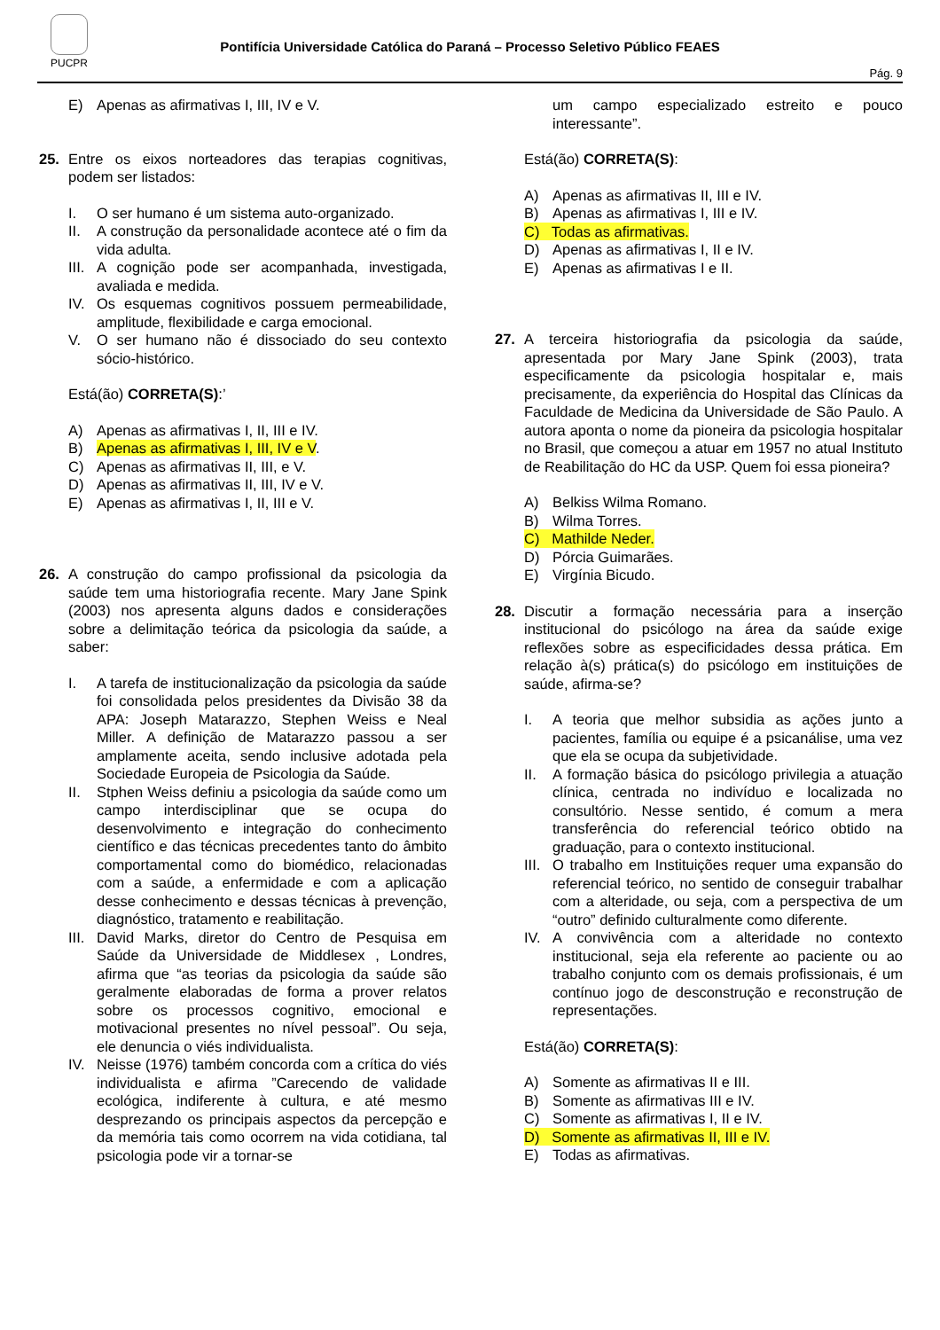PUCPR
Pontifícia Universidade Católica do Paraná – Processo Seletivo Público FEAES
Pág. 9
E) Apenas as afirmativas I, III, IV e V.
25. Entre os eixos norteadores das terapias cognitivas, podem ser listados:
I. O ser humano é um sistema auto-organizado.
II. A construção da personalidade acontece até o fim da vida adulta.
III. A cognição pode ser acompanhada, investigada, avaliada e medida.
IV. Os esquemas cognitivos possuem permeabilidade, amplitude, flexibilidade e carga emocional.
V. O ser humano não é dissociado do seu contexto sócio-histórico.
Está(ão) CORRETA(S):’
A) Apenas as afirmativas I, II, III e IV.
B) Apenas as afirmativas I, III, IV e V.
C) Apenas as afirmativas II, III, e V.
D) Apenas as afirmativas II, III, IV e V.
E) Apenas as afirmativas I, II, III e V.
26. A construção do campo profissional da psicologia da saúde tem uma historiografia recente. Mary Jane Spink (2003) nos apresenta alguns dados e considerações sobre a delimitação teórica da psicologia da saúde, a saber:
I. A tarefa de institucionalização da psicologia da saúde foi consolidada pelos presidentes da Divisão 38 da APA: Joseph Matarazzo, Stephen Weiss e Neal Miller. A definição de Matarazzo passou a ser amplamente aceita, sendo inclusive adotada pela Sociedade Europeia de Psicologia da Saúde.
II. Stphen Weiss definiu a psicologia da saúde como um campo interdisciplinar que se ocupa do desenvolvimento e integração do conhecimento científico e das técnicas precedentes tanto do âmbito comportamental como do biomédico, relacionadas com a saúde, a enfermidade e com a aplicação desse conhecimento e dessas técnicas à prevenção, diagnóstico, tratamento e reabilitação.
III. David Marks, diretor do Centro de Pesquisa em Saúde da Universidade de Middlesex , Londres, afirma que “as teorias da psicologia da saúde são geralmente elaboradas de forma a prover relatos sobre os processos cognitivo, emocional e motivacional presentes no nível pessoal”. Ou seja, ele denuncia o viés individualista.
IV. Neisse (1976) também concorda com a crítica do viés individualista e afirma ”Carecendo de validade ecológica, indiferente à cultura, e até mesmo desprezando os principais aspectos da percepção e da memória tais como ocorrem na vida cotidiana, tal psicologia pode vir a tornar-se
um campo especializado estreito e pouco interessante”.
Está(ão) CORRETA(S):
A) Apenas as afirmativas II, III e IV.
B) Apenas as afirmativas I, III e IV.
C) Todas as afirmativas.
D) Apenas as afirmativas I, II e IV.
E) Apenas as afirmativas I e II.
27. A terceira historiografia da psicologia da saúde, apresentada por Mary Jane Spink (2003), trata especificamente da psicologia hospitalar e, mais precisamente, da experiência do Hospital das Clínicas da Faculdade de Medicina da Universidade de São Paulo. A autora aponta o nome da pioneira da psicologia hospitalar no Brasil, que começou a atuar em 1957 no atual Instituto de Reabilitação do HC da USP. Quem foi essa pioneira?
A) Belkiss Wilma Romano.
B) Wilma Torres.
C) Mathilde Neder.
D) Pórcia Guimarães.
E) Virgínia Bicudo.
28. Discutir a formação necessária para a inserção institucional do psicólogo na área da saúde exige reflexões sobre as especificidades dessa prática. Em relação à(s) prática(s) do psicólogo em instituições de saúde, afirma-se?
I. A teoria que melhor subsidia as ações junto a pacientes, família ou equipe é a psicanálise, uma vez que ela se ocupa da subjetividade.
II. A formação básica do psicólogo privilegia a atuação clínica, centrada no indivíduo e localizada no consultório. Nesse sentido, é comum a mera transferência do referencial teórico obtido na graduação, para o contexto institucional.
III. O trabalho em Instituições requer uma expansão do referencial teórico, no sentido de conseguir trabalhar com a alteridade, ou seja, com a perspectiva de um “outro” definido culturalmente como diferente.
IV. A convivência com a alteridade no contexto institucional, seja ela referente ao paciente ou ao trabalho conjunto com os demais profissionais, é um contínuo jogo de desconstrução e reconstrução de representações.
Está(ão) CORRETA(S):
A) Somente as afirmativas II e III.
B) Somente as afirmativas III e IV.
C) Somente as afirmativas I, II e IV.
D) Somente as afirmativas II, III e IV.
E) Todas as afirmativas.